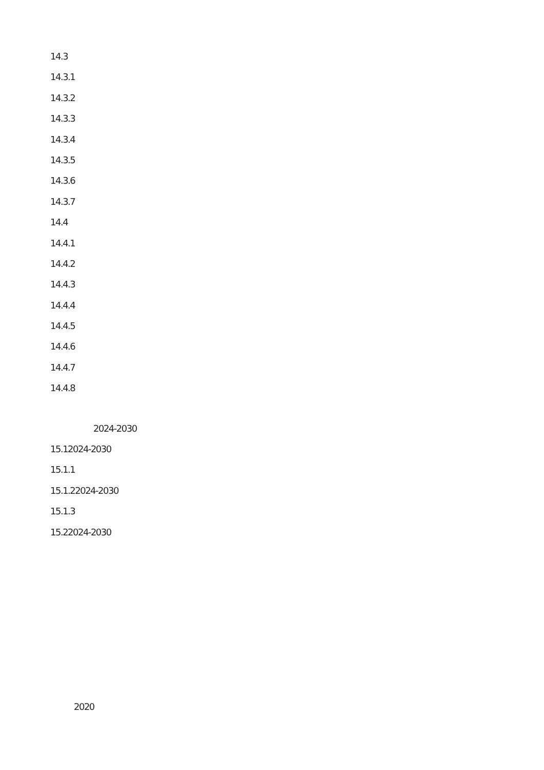14.3
14.3.1
14.3.2
14.3.3
14.3.4
14.3.5
14.3.6
14.3.7
14.4
14.4.1
14.4.2
14.4.3
14.4.4
14.4.5
14.4.6
14.4.7
14.4.8
2024-2030
15.12024-2030
15.1.1
15.1.22024-2030
15.1.3
15.22024-2030
2020